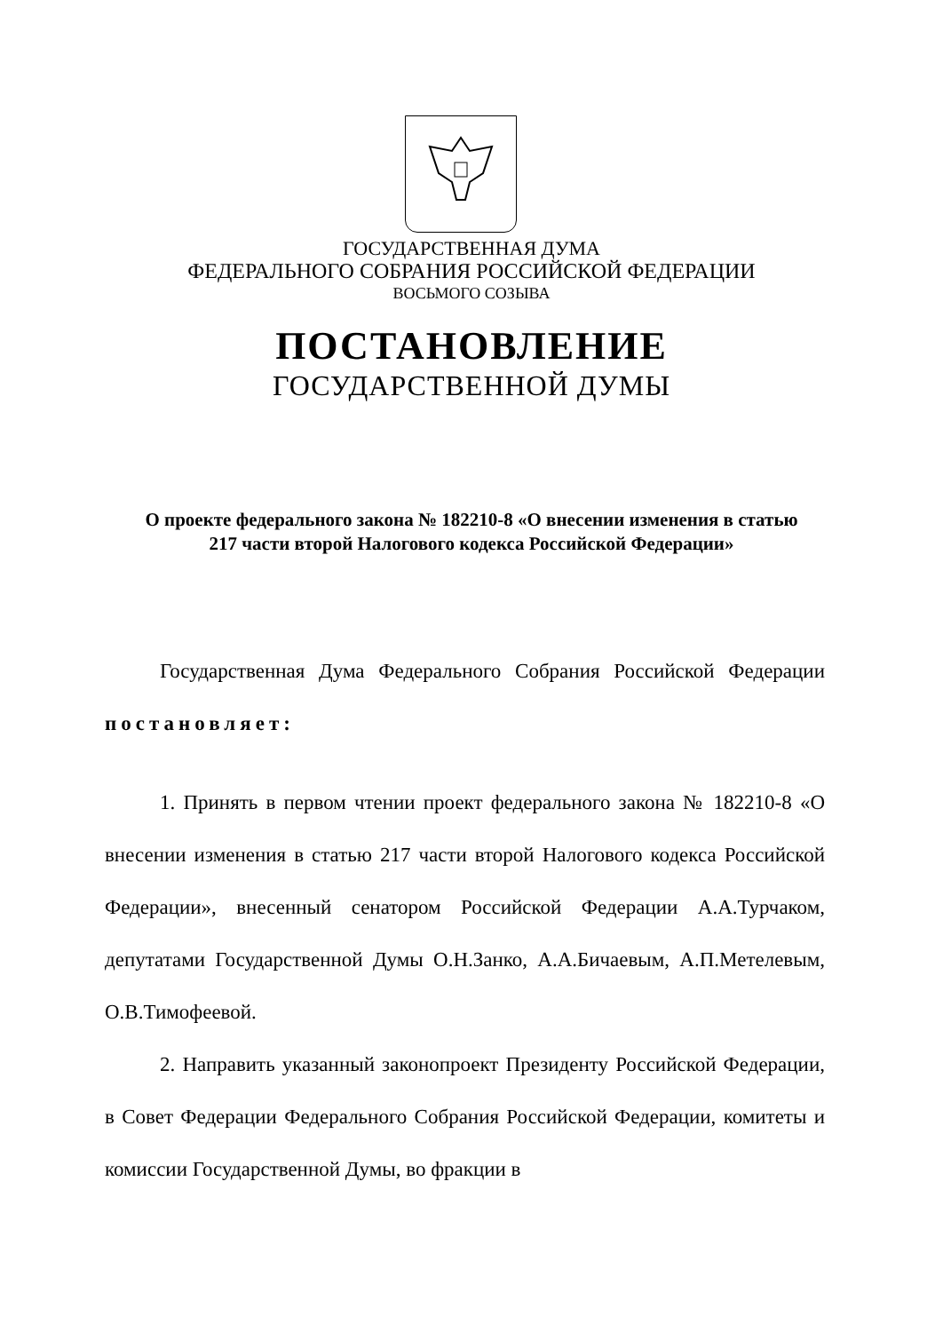ГОСУДАРСТВЕННАЯ ДУМА
ФЕДЕРАЛЬНОГО СОБРАНИЯ РОССИЙСКОЙ ФЕДЕРАЦИИ
ВОСЬМОГО СОЗЫВА
ПОСТАНОВЛЕНИЕ
ГОСУДАРСТВЕННОЙ ДУМЫ
О проекте федерального закона № 182210-8 «О внесении изменения в статью 217 части второй Налогового кодекса Российской Федерации»
Государственная Дума Федерального Собрания Российской Федерации постановляет:
1. Принять в первом чтении проект федерального закона № 182210-8 «О внесении изменения в статью 217 части второй Налогового кодекса Российской Федерации», внесенный сенатором Российской Федерации А.А.Турчаком, депутатами Государственной Думы О.Н.Занко, А.А.Бичаевым, А.П.Метелевым, О.В.Тимофеевой.
2. Направить указанный законопроект Президенту Российской Федерации, в Совет Федерации Федерального Собрания Российской Федерации, комитеты и комиссии Государственной Думы, во фракции в